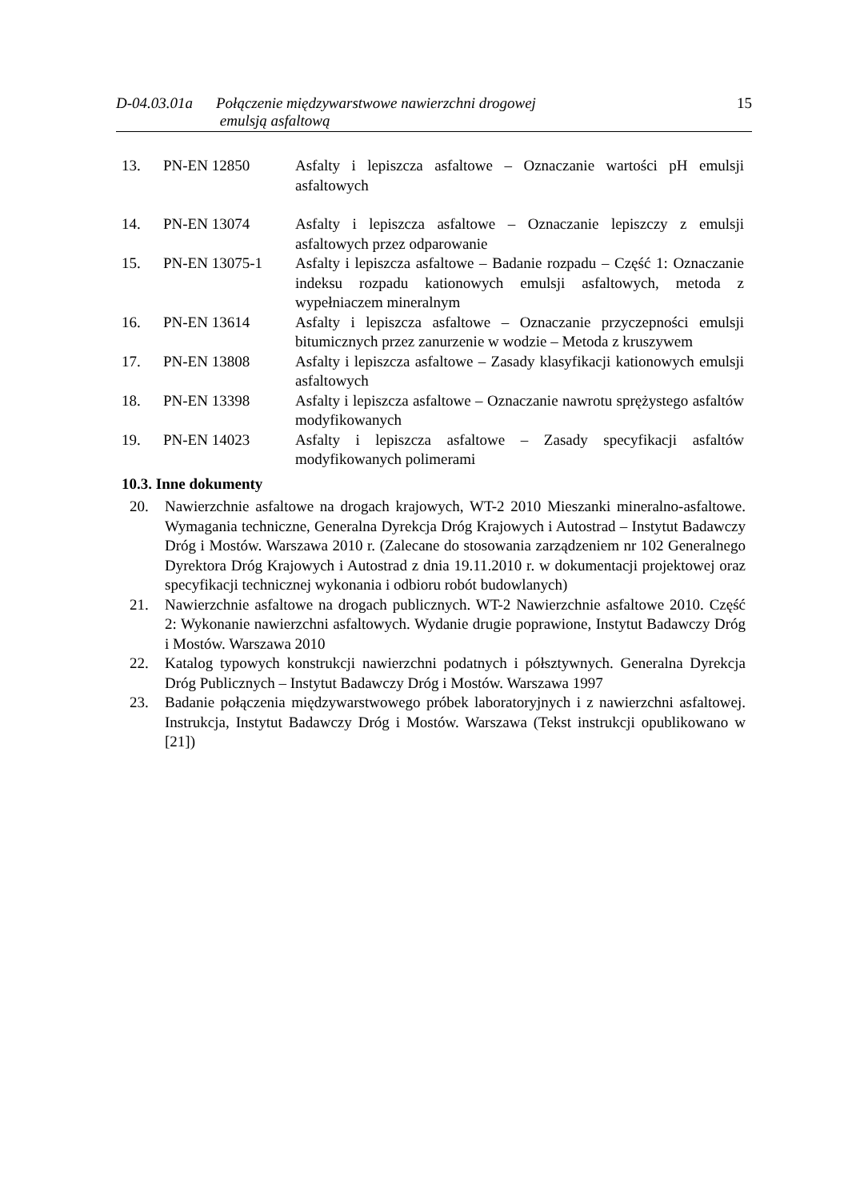D-04.03.01a
Połączenie międzywarstwowe nawierzchni drogowej
emulsją asfaltową
15
| 13. | PN-EN 12850 | Asfalty i lepiszcza asfaltowe – Oznaczanie wartości pH emulsji asfaltowych |
| 14. | PN-EN 13074 | Asfalty i lepiszcza asfaltowe – Oznaczanie lepiszczy z emulsji asfaltowych przez odparowanie |
| 15. | PN-EN 13075-1 | Asfalty i lepiszcza asfaltowe – Badanie rozpadu – Część 1: Oznaczanie indeksu rozpadu kationowych emulsji asfaltowych, metoda z wypełniaczem mineralnym |
| 16. | PN-EN 13614 | Asfalty i lepiszcza asfaltowe – Oznaczanie przyczepności emulsji bitumicznych przez zanurzenie w wodzie – Metoda z kruszywem |
| 17. | PN-EN 13808 | Asfalty i lepiszcza asfaltowe – Zasady klasyfikacji kationowych emulsji asfaltowych |
| 18. | PN-EN 13398 | Asfalty i lepiszcza asfaltowe – Oznaczanie nawrotu sprężystego asfaltów modyfikowanych |
| 19. | PN-EN 14023 | Asfalty i lepiszcza asfaltowe – Zasady specyfikacji asfaltów modyfikowanych polimerami |
10.3. Inne dokumenty
20. Nawierzchnie asfaltowe na drogach krajowych, WT-2 2010 Mieszanki mineralno-asfaltowe. Wymagania techniczne, Generalna Dyrekcja Dróg Krajowych i Autostrad – Instytut Badawczy Dróg i Mostów. Warszawa 2010 r. (Zalecane do stosowania zarządzeniem nr 102 Generalnego Dyrektora Dróg Krajowych i Autostrad z dnia 19.11.2010 r. w dokumentacji projektowej oraz specyfikacji technicznej wykonania i odbioru robót budowlanych)
21. Nawierzchnie asfaltowe na drogach publicznych. WT-2 Nawierzchnie asfaltowe 2010. Część 2: Wykonanie nawierzchni asfaltowych. Wydanie drugie poprawione, Instytut Badawczy Dróg i Mostów. Warszawa 2010
22. Katalog typowych konstrukcji nawierzchni podatnych i półsztywnych. Generalna Dyrekcja Dróg Publicznych – Instytut Badawczy Dróg i Mostów. Warszawa 1997
23. Badanie połączenia międzywarstwowego próbek laboratoryjnych i z nawierzchni asfaltowej. Instrukcja, Instytut Badawczy Dróg i Mostów. Warszawa (Tekst instrukcji opublikowano w [21])